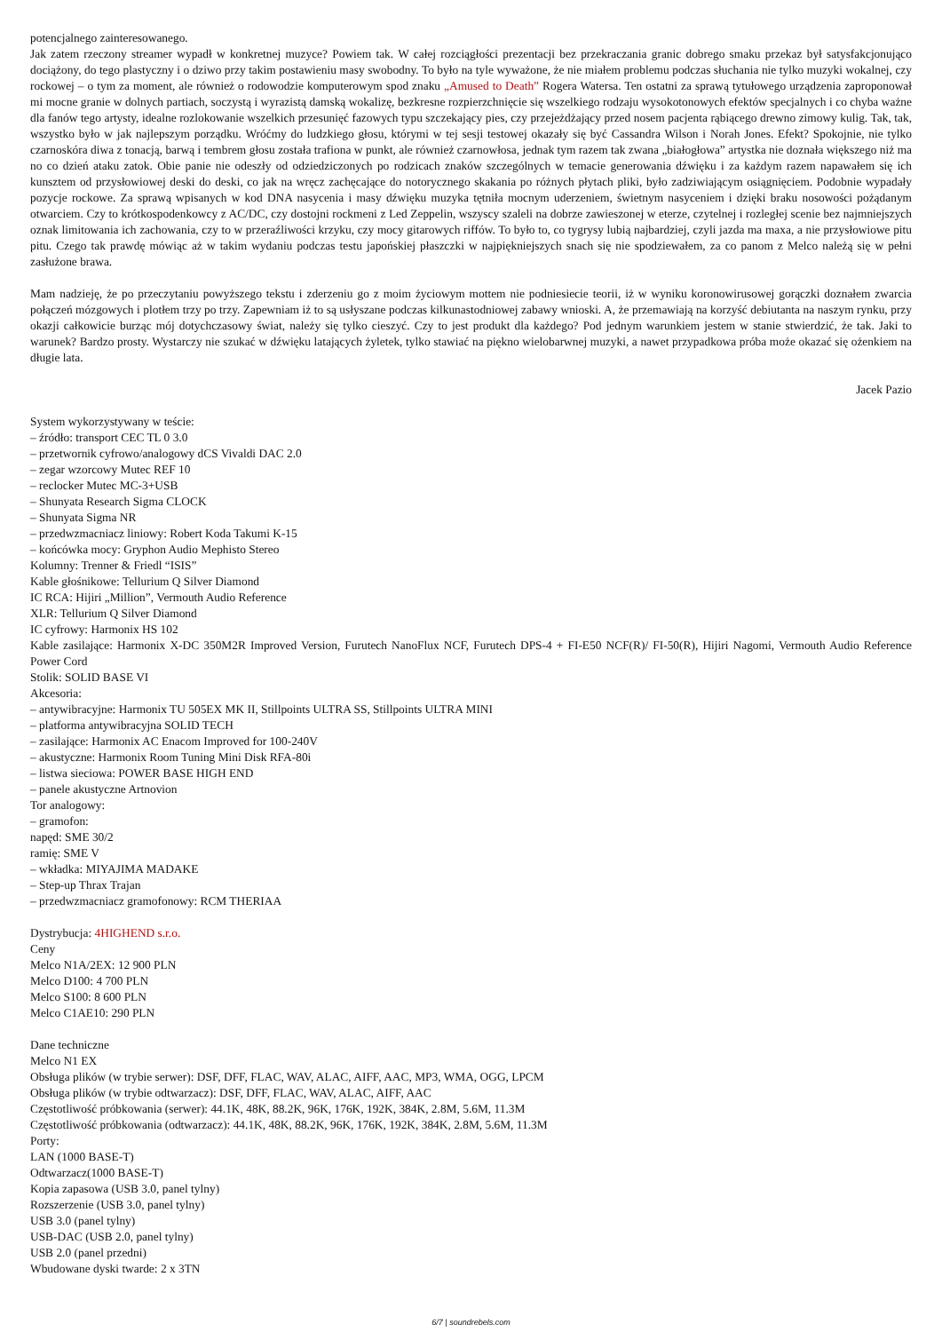potencjalnego zainteresowanego.
Jak zatem rzeczony streamer wypadł w konkretnej muzyce? Powiem tak. W całej rozciągłości prezentacji bez przekraczania granic dobrego smaku przekaz był satysfakcjonująco dociążony, do tego plastyczny i o dziwo przy takim postawieniu masy swobodny. To było na tyle wyważone, że nie miałem problemu podczas słuchania nie tylko muzyki wokalnej, czy rockowej – o tym za moment, ale również o rodowodzie komputerowym spod znaku „Amused to Death” Rogera Watersa. Ten ostatni za sprawą tytułowego urządzenia zaproponował mi mocne granie w dolnych partiach, soczystą i wyrazistą damską wokalizę, bezkresne rozpierzchnięcie się wszelkiego rodzaju wysokotonowych efektów specjalnych i co chyba ważne dla fanów tego artysty, idealne rozlokowanie wszelkich przesunięć fazowych typu szczekający pies, czy przejeżdżający przed nosem pacjenta rąbiącego drewno zimowy kulig. Tak, tak, wszystko było w jak najlepszym porządku. Wróćmy do ludzkiego głosu, którymi w tej sesji testowej okazały się być Cassandra Wilson i Norah Jones. Efekt? Spokojnie, nie tylko czarnoskóra diwa z tonacją, barwą i tembrem głosu została trafiona w punkt, ale również czarnowłosa, jednak tym razem tak zwana „białogłowa” artystka nie doznała większego niż ma no co dzień ataku zatok. Obie panie nie odeszły od odziedziczonych po rodzicach znaków szczególnych w temacie generowania dźwięku i za każdym razem napawałem się ich kunsztem od przysłowiowej deski do deski, co jak na wręcz zachęcające do notorycznego skakania po różnych płytach pliki, było zadziwiającym osiągnięciem. Podobnie wypadały pozycje rockowe. Za sprawą wpisanych w kod DNA nasycenia i masy dźwięku muzyka tętniła mocnym uderzeniem, świetnym nasyceniem i dzięki braku nosowości pożądanym otwarciem. Czy to krótkospodenkowcy z AC/DC, czy dostojni rockmeni z Led Zeppelin, wszyscy szaleli na dobrze zawieszonej w eterze, czytelnej i rozległej scenie bez najmniejszych oznak limitowania ich zachowania, czy to w przeraźliwości krzyku, czy mocy gitarowych riffów. To było to, co tygrysy lubią najbardziej, czyli jazda ma maxa, a nie przysłowiowe pitu pitu. Czego tak prawdę mówiąc aż w takim wydaniu podczas testu japońskiej płaszczki w najpiękniejszych snach się nie spodziewałem, za co panom z Melco należą się w pełni zasłużone brawa.
Mam nadzieję, że po przeczytaniu powyższego tekstu i zderzeniu go z moim życiowym mottem nie podniesiecie teorii, iż w wyniku koronowirusowej gorączki doznałem zwarcia połączeń mózgowych i plotłem trzy po trzy. Zapewniam iż to są usłyszane podczas kilkunastodniowej zabawy wnioski. A, że przemawiają na korzyść debiutanta na naszym rynku, przy okazji całkowicie burząc mój dotychczasowy świat, należy się tylko cieszyć. Czy to jest produkt dla każdego? Pod jednym warunkiem jestem w stanie stwierdzić, że tak. Jaki to warunek? Bardzo prosty. Wystarczy nie szukać w dźwięku latających żyletek, tylko stawiać na piękno wielobarwnej muzyki, a nawet przypadkowa próba może okazać się ożenkiem na długie lata.
Jacek Pazio
System wykorzystywany w teście:
– źródło: transport CEC TL 0 3.0
– przetwornik cyfrowo/analogowy dCS Vivaldi DAC 2.0
– zegar wzorcowy Mutec REF 10
– reclocker Mutec MC-3+USB
– Shunyata Research Sigma CLOCK
– Shunyata Sigma NR
– przedwzmacniacz liniowy: Robert Koda Takumi K-15
– końcówka mocy: Gryphon Audio Mephisto Stereo
Kolumny: Trenner & Friedl “ISIS”
Kable głośnikowe: Tellurium Q Silver Diamond
IC RCA: Hijiri „Million”, Vermouth Audio Reference
XLR: Tellurium Q Silver Diamond
IC cyfrowy: Harmonix HS 102
Kable zasilające: Harmonix X-DC 350M2R Improved Version, Furutech NanoFlux NCF, Furutech DPS-4 + FI-E50 NCF(R)/ FI-50(R), Hijiri Nagomi, Vermouth Audio Reference Power Cord
Stolik: SOLID BASE VI
Akcesoria:
– antywibracyjne: Harmonix TU 505EX MK II, Stillpoints ULTRA SS, Stillpoints ULTRA MINI
– platforma antywibracyjna SOLID TECH
– zasilające: Harmonix AC Enacom Improved for 100-240V
– akustyczne: Harmonix Room Tuning Mini Disk RFA-80i
– listwa sieciowa: POWER BASE HIGH END
– panele akustyczne Artnovion
Tor analogowy:
– gramofon:
napęd: SME 30/2
ramię: SME V
– wkładka: MIYAJIMA MADAKE
– Step-up Thrax Trajan
– przedwzmacniacz gramofonowy: RCM THERIAA
Dystrybucja: 4HIGHEND s.r.o.
Ceny
Melco N1A/2EX: 12 900 PLN
Melco D100: 4 700 PLN
Melco S100: 8 600 PLN
Melco C1AE10: 290 PLN
Dane techniczne
Melco N1 EX
Obsługa plików (w trybie serwer): DSF, DFF, FLAC, WAV, ALAC, AIFF, AAC, MP3, WMA, OGG, LPCM
Obsługa plików (w trybie odtwarzacz): DSF, DFF, FLAC, WAV, ALAC, AIFF, AAC
Częstotliwość próbkowania (serwer): 44.1K, 48K, 88.2K, 96K, 176K, 192K, 384K, 2.8M, 5.6M, 11.3M
Częstotliwość próbkowania (odtwarzacz): 44.1K, 48K, 88.2K, 96K, 176K, 192K, 384K, 2.8M, 5.6M, 11.3M
Porty:
LAN (1000 BASE-T)
Odtwarzacz(1000 BASE-T)
Kopia zapasowa (USB 3.0, panel tylny)
Rozszerzenie (USB 3.0, panel tylny)
USB 3.0 (panel tylny)
USB-DAC (USB 2.0, panel tylny)
USB 2.0 (panel przedni)
Wbudowane dyski twarde: 2 x 3TN
6/7 | soundrebels.com